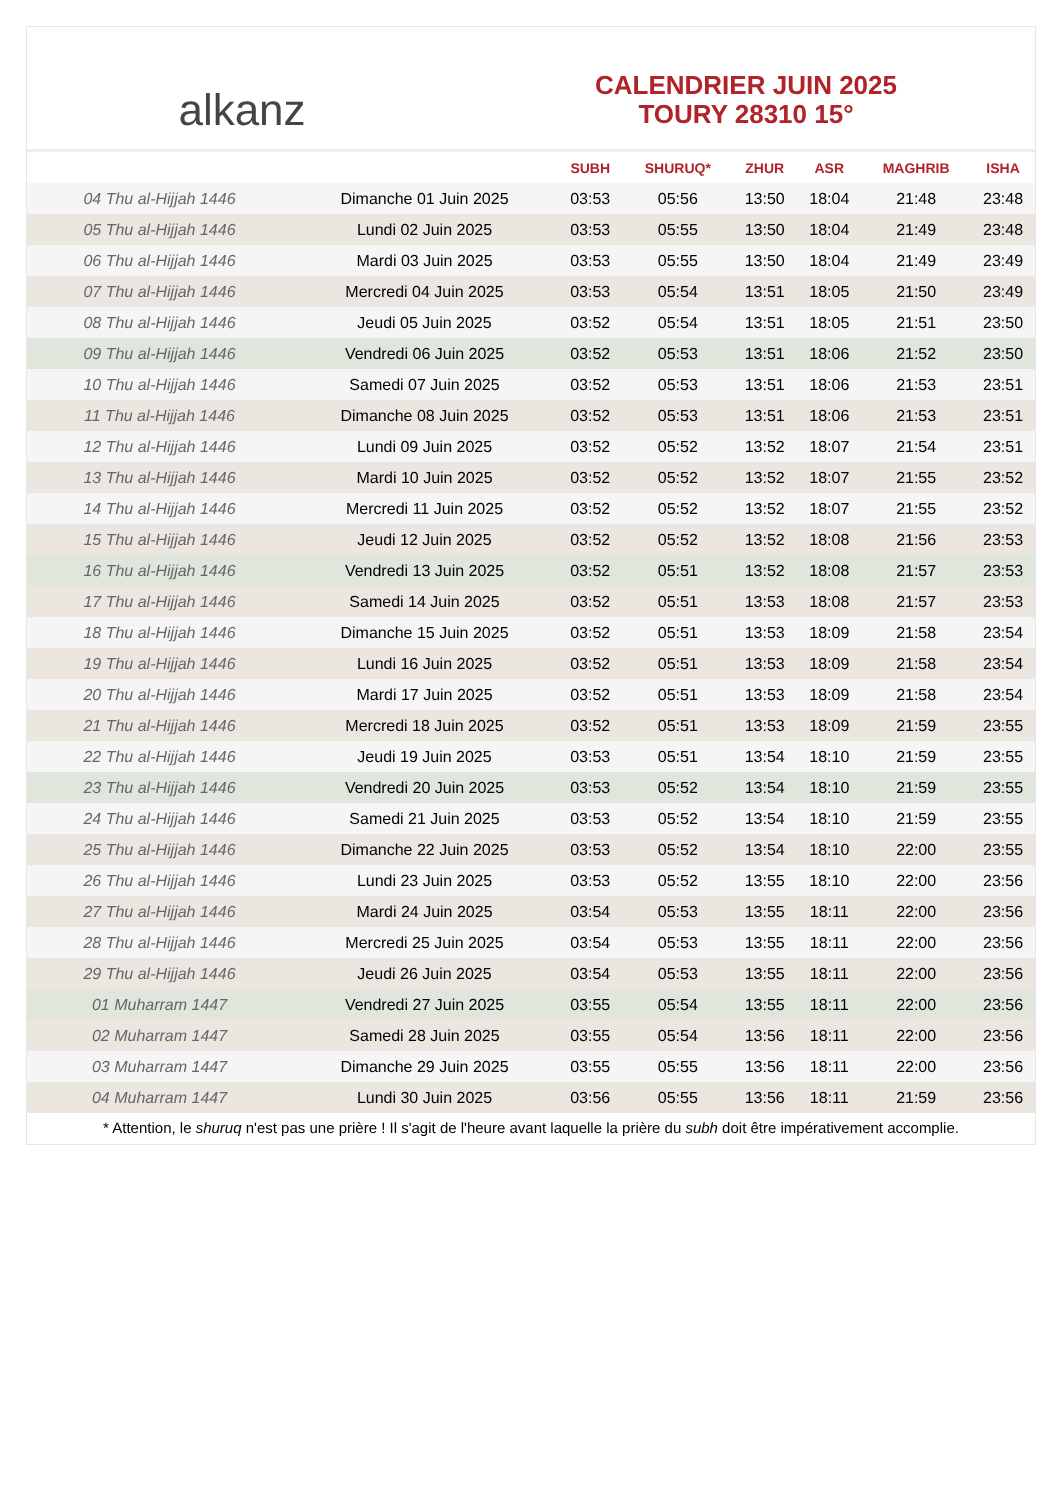alkanz
CALENDRIER JUIN 2025
TOURY 28310 15°
| | | SUBH | SHURUQ* | ZHUR | ASR | MAGHRIB | ISHA |
| --- | --- | --- | --- | --- | --- | --- | --- |
| 04 Thu al-Hijjah 1446 | Dimanche 01 Juin 2025 | 03:53 | 05:56 | 13:50 | 18:04 | 21:48 | 23:48 |
| 05 Thu al-Hijjah 1446 | Lundi 02 Juin 2025 | 03:53 | 05:55 | 13:50 | 18:04 | 21:49 | 23:48 |
| 06 Thu al-Hijjah 1446 | Mardi 03 Juin 2025 | 03:53 | 05:55 | 13:50 | 18:04 | 21:49 | 23:49 |
| 07 Thu al-Hijjah 1446 | Mercredi 04 Juin 2025 | 03:53 | 05:54 | 13:51 | 18:05 | 21:50 | 23:49 |
| 08 Thu al-Hijjah 1446 | Jeudi 05 Juin 2025 | 03:52 | 05:54 | 13:51 | 18:05 | 21:51 | 23:50 |
| 09 Thu al-Hijjah 1446 | Vendredi 06 Juin 2025 | 03:52 | 05:53 | 13:51 | 18:06 | 21:52 | 23:50 |
| 10 Thu al-Hijjah 1446 | Samedi 07 Juin 2025 | 03:52 | 05:53 | 13:51 | 18:06 | 21:53 | 23:51 |
| 11 Thu al-Hijjah 1446 | Dimanche 08 Juin 2025 | 03:52 | 05:53 | 13:51 | 18:06 | 21:53 | 23:51 |
| 12 Thu al-Hijjah 1446 | Lundi 09 Juin 2025 | 03:52 | 05:52 | 13:52 | 18:07 | 21:54 | 23:51 |
| 13 Thu al-Hijjah 1446 | Mardi 10 Juin 2025 | 03:52 | 05:52 | 13:52 | 18:07 | 21:55 | 23:52 |
| 14 Thu al-Hijjah 1446 | Mercredi 11 Juin 2025 | 03:52 | 05:52 | 13:52 | 18:07 | 21:55 | 23:52 |
| 15 Thu al-Hijjah 1446 | Jeudi 12 Juin 2025 | 03:52 | 05:52 | 13:52 | 18:08 | 21:56 | 23:53 |
| 16 Thu al-Hijjah 1446 | Vendredi 13 Juin 2025 | 03:52 | 05:51 | 13:52 | 18:08 | 21:57 | 23:53 |
| 17 Thu al-Hijjah 1446 | Samedi 14 Juin 2025 | 03:52 | 05:51 | 13:53 | 18:08 | 21:57 | 23:53 |
| 18 Thu al-Hijjah 1446 | Dimanche 15 Juin 2025 | 03:52 | 05:51 | 13:53 | 18:09 | 21:58 | 23:54 |
| 19 Thu al-Hijjah 1446 | Lundi 16 Juin 2025 | 03:52 | 05:51 | 13:53 | 18:09 | 21:58 | 23:54 |
| 20 Thu al-Hijjah 1446 | Mardi 17 Juin 2025 | 03:52 | 05:51 | 13:53 | 18:09 | 21:58 | 23:54 |
| 21 Thu al-Hijjah 1446 | Mercredi 18 Juin 2025 | 03:52 | 05:51 | 13:53 | 18:09 | 21:59 | 23:55 |
| 22 Thu al-Hijjah 1446 | Jeudi 19 Juin 2025 | 03:53 | 05:51 | 13:54 | 18:10 | 21:59 | 23:55 |
| 23 Thu al-Hijjah 1446 | Vendredi 20 Juin 2025 | 03:53 | 05:52 | 13:54 | 18:10 | 21:59 | 23:55 |
| 24 Thu al-Hijjah 1446 | Samedi 21 Juin 2025 | 03:53 | 05:52 | 13:54 | 18:10 | 21:59 | 23:55 |
| 25 Thu al-Hijjah 1446 | Dimanche 22 Juin 2025 | 03:53 | 05:52 | 13:54 | 18:10 | 22:00 | 23:55 |
| 26 Thu al-Hijjah 1446 | Lundi 23 Juin 2025 | 03:53 | 05:52 | 13:55 | 18:10 | 22:00 | 23:56 |
| 27 Thu al-Hijjah 1446 | Mardi 24 Juin 2025 | 03:54 | 05:53 | 13:55 | 18:11 | 22:00 | 23:56 |
| 28 Thu al-Hijjah 1446 | Mercredi 25 Juin 2025 | 03:54 | 05:53 | 13:55 | 18:11 | 22:00 | 23:56 |
| 29 Thu al-Hijjah 1446 | Jeudi 26 Juin 2025 | 03:54 | 05:53 | 13:55 | 18:11 | 22:00 | 23:56 |
| 01 Muharram 1447 | Vendredi 27 Juin 2025 | 03:55 | 05:54 | 13:55 | 18:11 | 22:00 | 23:56 |
| 02 Muharram 1447 | Samedi 28 Juin 2025 | 03:55 | 05:54 | 13:56 | 18:11 | 22:00 | 23:56 |
| 03 Muharram 1447 | Dimanche 29 Juin 2025 | 03:55 | 05:55 | 13:56 | 18:11 | 22:00 | 23:56 |
| 04 Muharram 1447 | Lundi 30 Juin 2025 | 03:56 | 05:55 | 13:56 | 18:11 | 21:59 | 23:56 |
* Attention, le shuruq n'est pas une prière ! Il s'agit de l'heure avant laquelle la prière du subh doit être impérativement accomplie.